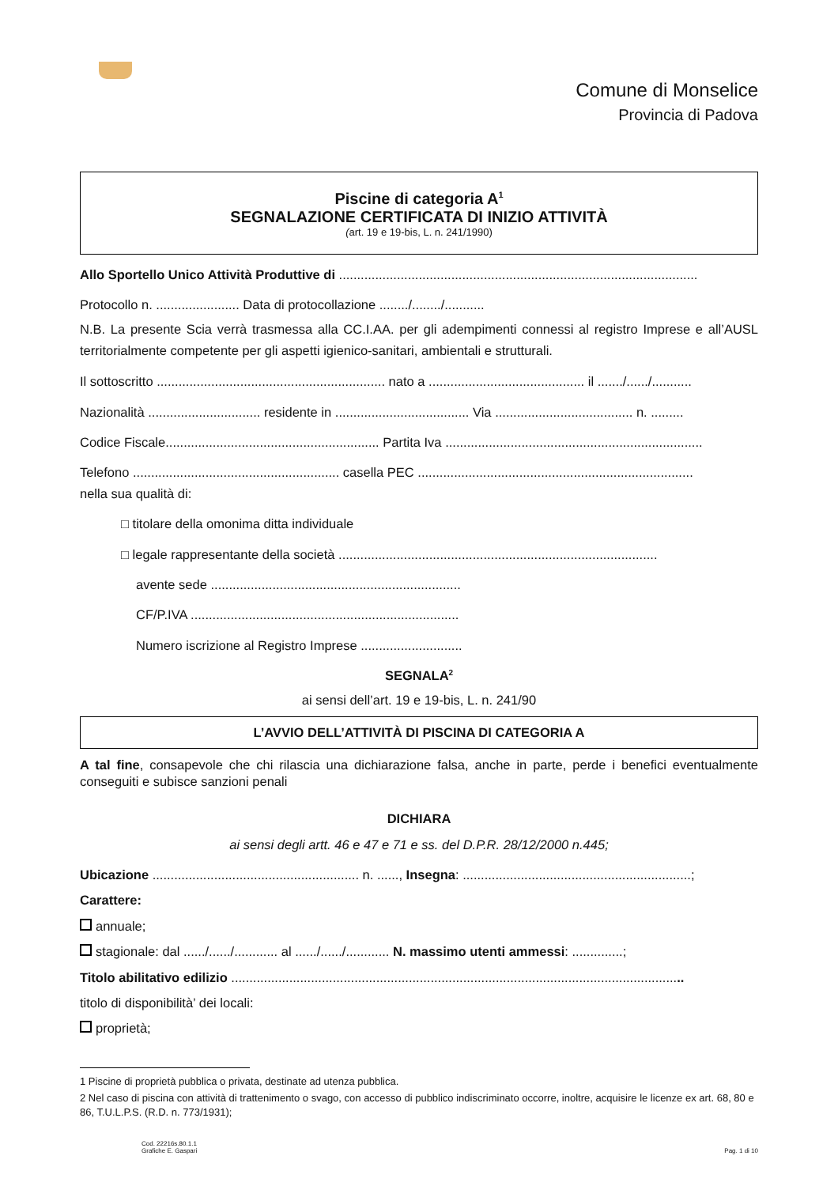Comune di Monselice
Provincia di Padova
Piscine di categoria A<sup>1</sup>
SEGNALAZIONE CERTIFICATA DI INIZIO ATTIVITÀ
(art. 19 e 19-bis, L. n. 241/1990)
Allo Sportello Unico Attività Produttive di ...................................................................................................
Protocollo n. ....................... Data di protocollazione ......../......../...........
N.B. La presente Scia verrà trasmessa alla CC.I.AA. per gli adempimenti connessi al registro Imprese e all’AUSL territorialmente competente per gli aspetti igienico-sanitari, ambientali e strutturali.
Il sottoscritto ............................................................... nato a ........................................... il ......./....../...........
Nazionalità ............................... residente in ..................................... Via ...................................... n. .........
Codice Fiscale........................................................... Partita Iva .......................................................................
Telefono ......................................................... casella PEC ............................................................................
nella sua qualità di:
□ titolare della omonima ditta individuale
□ legale rappresentante della società ........................................................................................
avente sede .....................................................................
CF/P.IVA ..........................................................................
Numero iscrizione al Registro Imprese ............................
SEGNALA<sup>2</sup>
ai sensi dell’art. 19 e 19-bis, L. n. 241/90
L’AVVIO DELL’ATTIVITÀ DI PISCINA DI CATEGORIA A
A tal fine, consapevole che chi rilascia una dichiarazione falsa, anche in parte, perde i benefici eventualmente conseguiti e subisce sanzioni penali
DICHIARA
ai sensi degli artt. 46 e 47 e 71 e ss. del D.P.R. 28/12/2000 n.445;
Ubicazione ......................................................... n. ......, Insegna: ...............................................................;
Carattere:
annuale;
stagionale: dal ....../....../............ al ....../....../............ N. massimo utenti ammessi: ..............;
Titolo abilitativo edilizio .............................................................................................................................
titolo di disponibilità’ dei locali:
proprietà;
1 Piscine di proprietà pubblica o privata, destinate ad utenza pubblica.
2 Nel caso di piscina con attività di trattenimento o svago, con accesso di pubblico indiscriminato occorre, inoltre, acquisire le licenze ex art. 68, 80 e 86, T.U.L.P.S. (R.D. n. 773/1931);
Cod. 22216s.80.1.1
Grafiche E. Gaspari
Pag. 1 di 10